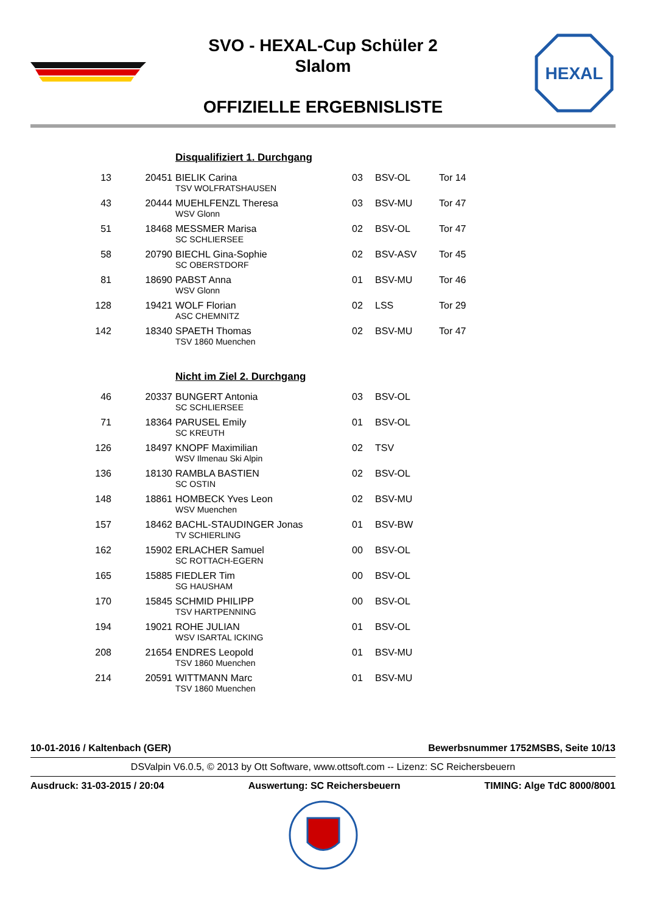HEXAL
SVO - HEXAL-Cup Schüler 2
Slalom
OFFIZIELLE ERGEBNISLISTE
| | | Disqualifiziert 1. Durchgang | | | |
| 13 | 20451 | BIELIK Carina | 03 | BSV-OL | Tor 14 |
| | | TSV WOLFRATSHAUSEN | | | |
| 43 | 20444 | MUEHLFENZL Theresa | 03 | BSV-MU | Tor 47 |
| | | WSV Glonn | | | |
| 51 | 18468 | MESSMER Marisa | 02 | BSV-OL | Tor 47 |
| | | SC SCHLIERSEE | | | |
| 58 | 20790 | BIECHL Gina-Sophie | 02 | BSV-ASV | Tor 45 |
| | | SC OBERSTDORF | | | |
| 81 | 18690 | PABST Anna | 01 | BSV-MU | Tor 46 |
| | | WSV Glonn | | | |
| 128 | 19421 | WOLF Florian | 02 | LSS | Tor 29 |
| | | ASC CHEMNITZ | | | |
| 142 | 18340 | SPAETH Thomas | 02 | BSV-MU | Tor 47 |
| | | TSV 1860 Muenchen | | | |
| | | Nicht im Ziel 2. Durchgang | | | |
| 46 | 20337 | BUNGERT Antonia | 03 | BSV-OL | |
| | | SC SCHLIERSEE | | | |
| 71 | 18364 | PARUSEL Emily | 01 | BSV-OL | |
| | | SC KREUTH | | | |
| 126 | 18497 | KNOPF Maximilian | 02 | TSV | |
| | | WSV Ilmenau Ski Alpin | | | |
| 136 | 18130 | RAMBLA BASTIEN | 02 | BSV-OL | |
| | | SC OSTIN | | | |
| 148 | 18861 | HOMBECK Yves Leon | 02 | BSV-MU | |
| | | WSV Muenchen | | | |
| 157 | 18462 | BACHL-STAUDINGER Jonas | 01 | BSV-BW | |
| | | TV SCHIERLING | | | |
| 162 | 15902 | ERLACHER Samuel | 00 | BSV-OL | |
| | | SC ROTTACH-EGERN | | | |
| 165 | 15885 | FIEDLER Tim | 00 | BSV-OL | |
| | | SG HAUSHAM | | | |
| 170 | 15845 | SCHMID PHILIPP | 00 | BSV-OL | |
| | | TSV HARTPENNING | | | |
| 194 | 19021 | ROHE JULIAN | 01 | BSV-OL | |
| | | WSV ISARTAL ICKING | | | |
| 208 | 21654 | ENDRES Leopold | 01 | BSV-MU | |
| | | TSV 1860 Muenchen | | | |
| 214 | 20591 | WITTMANN Marc | 01 | BSV-MU | |
| | | TSV 1860 Muenchen | | | |
10-01-2016 / Kaltenbach (GER) Bewerbsnummer 1752MSBS, Seite 10/13
DSValpin V6.0.5, © 2013 by Ott Software, www.ottsoft.com -- Lizenz: SC Reichersbeuern
Ausdruck: 31-03-2015 / 20:04 Auswertung: SC Reichersbeuern TIMING: Alge TdC 8000/8001